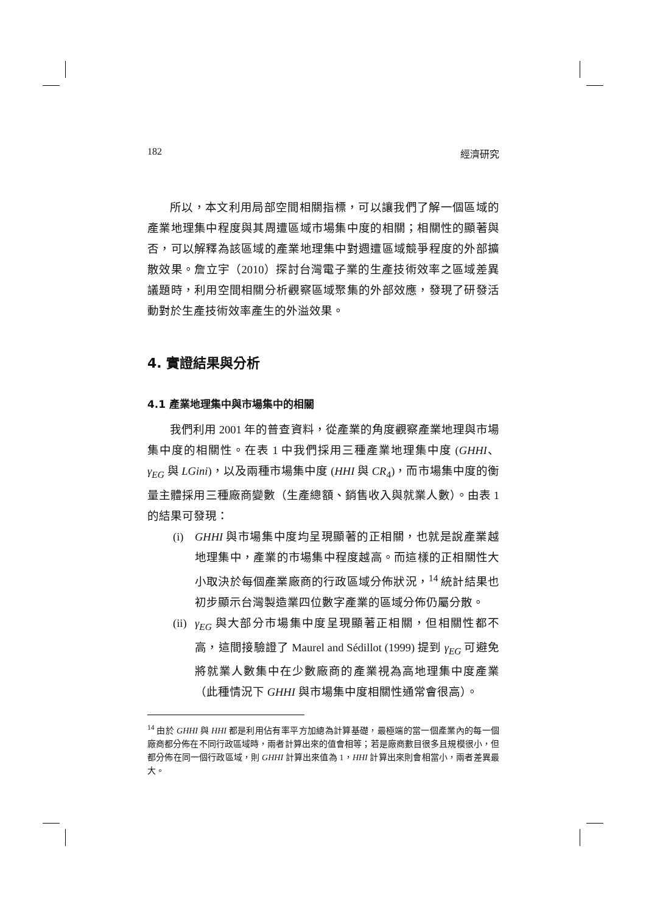182 經濟研究
所以，本文利用局部空間相關指標，可以讓我們了解一個區域的產業地理集中程度與其周遭區域市場集中度的相關；相關性的顯著與否，可以解釋為該區域的產業地理集中對週遭區域競爭程度的外部擴散效果。詹立宇（2010）探討台灣電子業的生產技術效率之區域差異議題時，利用空間相關分析觀察區域聚集的外部效應，發現了研發活動對於生產技術效率產生的外溢效果。
4. 實證結果與分析
4.1 產業地理集中與市場集中的相關
我們利用 2001 年的普查資料，從產業的角度觀察產業地理與市場集中度的相關性。在表 1 中我們採用三種產業地理集中度 (GHHI、γ<sub>EG</sub> 與 LGini)，以及兩種市場集中度 (HHI 與 CR<sub>4</sub>)，而市場集中度的衡量主體採用三種廠商變數（生產總額、銷售收入與就業人數）。由表 1 的結果可發現：
(i) GHHI 與市場集中度均呈現顯著的正相關，也就是說產業越地理集中，產業的市場集中程度越高。而這樣的正相關性大小取決於每個產業廠商的行政區域分佈狀況，<sup>14</sup> 統計結果也初步顯示台灣製造業四位數字產業的區域分佈仍屬分散。
(ii)
γ<sub>EG</sub> 與大部分市場集中度呈現顯著正相關，但相關性都不高，這間接驗證了 Maurel and Sédillot (1999) 提到 γ<sub>EG</sub> 可避免將就業人數集中在少數廠商的產業視為高地理集中度產業（此種情況下 GHHI 與市場集中度相關性通常會很高）。
<sup>14</sup> 由於 GHHI 與 HHI 都是利用佔有率平方加總為計算基礎，最極端的當一個產業內的每一個廠商都分佈在不同行政區域時，兩者計算出來的值會相等；若是廠商數目很多且規模很小，但都分佈在同一個行政區域，則 GHHI 計算出來值為 1，HHI 計算出來則會相當小，兩者差異最大。